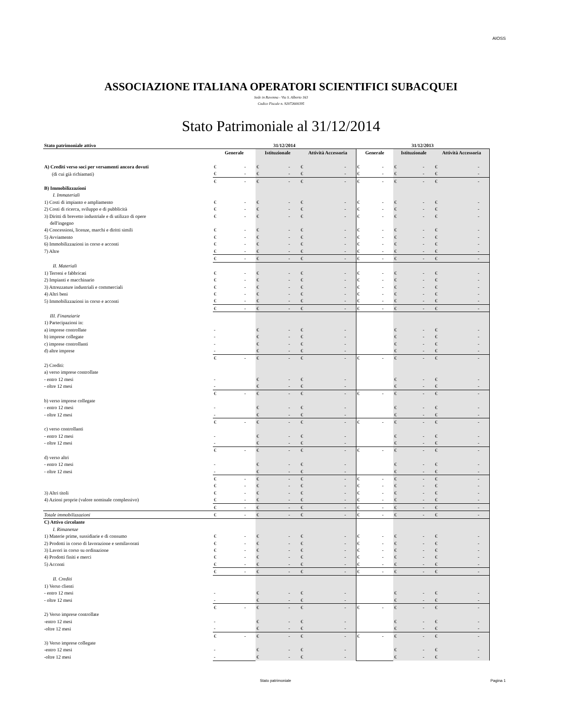AIOSS
ASSOCIAZIONE ITALIANA OPERATORI SCIENTIFICI SUBACQUEI
Sede in Ravenna - Via S. Alberto 163
Codice Fiscale n. 92072600395
Stato Patrimoniale al 31/12/2014
| Stato patrimoniale attivo | 31/12/2014 | | | 31/12/2013 | | |
| --- | --- | --- | --- | --- | --- | --- |
| | Generale | Istituzionale | Attività Accessoria | Generale | Istituzionale | Attività Accessoria |
| A) Crediti verso soci per versamenti ancora dovuti | € - | € - | € - | € - | € - | € - |
| (di cui già richiamati) | € - | € - | € - | € - | € - | € - |
| | € - | € - | € - | € - | € - | € - |
| B) Immobilizzazioni | | | | | | |
| I. Immateriali | | | | | | |
| 1) Costi di impianto e ampliamento | € - | € - | € - | € - | € - | € - |
| 2) Costi di ricerca, sviluppo e di pubblicità | € - | € - | € - | € - | € - | € - |
| 3) Diritti di brevetto industriale e di utilizzo di opere | € - | € - | € - | € - | € - | € - |
| dell'ingegno | | | | | | |
| 4) Concessioni, licenze, marchi e diritti simili | € - | € - | € - | € - | € - | € - |
| 5) Avviamento | € - | € - | € - | € - | € - | € - |
| 6) Immobilizzazioni in corso e acconti | € - | € - | € - | € - | € - | € - |
| 7) Altre | € - | € - | € - | € - | € - | € - |
| | € - | € - | € - | € - | € - | € - |
| II. Materiali | | | | | | |
| 1) Terreni e fabbricati | € - | € - | € - | € - | € - | € - |
| 2) Impianti e macchinario | € - | € - | € - | € - | € - | € - |
| 3) Attrezzature industriali e commerciali | € - | € - | € - | € - | € - | € - |
| 4) Altri beni | € - | € - | € - | € - | € - | € - |
| 5) Immobilizzazioni in corso e acconti | € - | € - | € - | € - | € - | € - |
| | € - | € - | € - | € - | € - | € - |
| III. Finanziarie | | | | | | |
| 1) Partecipazioni in: | | | | | | |
| a) imprese controllate | - | € - | € - | | € - | € - |
| b) imprese collegate | - | € - | € - | | € - | € - |
| c) imprese controllanti | - | € - | € - | | € - | € - |
| d) altre imprese | - | € - | € - | | € - | € - |
| | € - | € - | € - | € - | € - | € - |
| 2) Crediti: | | | | | | |
| a) verso imprese controllate | | | | | | |
| - entro 12 mesi | - | € - | € - | | € - | € - |
| - oltre 12 mesi | - | € - | € - | | € - | € - |
| | € - | € - | € - | € - | € - | € - |
| b) verso imprese collegate | | | | | | |
| - entro 12 mesi | - | € - | € - | | € - | € - |
| - oltre 12 mesi | - | € - | € - | | € - | € - |
| | € - | € - | € - | € - | € - | € - |
| c) verso controllanti | | | | | | |
| - entro 12 mesi | - | € - | € - | | € - | € - |
| - oltre 12 mesi | - | € - | € - | | € - | € - |
| | € - | € - | € - | € - | € - | € - |
| d) verso altri | | | | | | |
| - entro 12 mesi | - | € - | € - | | € - | € - |
| - oltre 12 mesi | - | € - | € - | | € - | € - |
| | € - | € - | € - | € - | € - | € - |
| | € - | € - | € - | € - | € - | € - |
| 3) Altri titoli | € - | € - | € - | € - | € - | € - |
| 4) Azioni proprie (valore nominale complessivo) | € - | € - | € - | € - | € - | € - |
| | € - | € - | € - | € - | € - | € - |
| Totale immobilizzazioni | € - | € - | € - | € - | € - | € - |
| C) Attivo circolante | | | | | | |
| I. Rimanenze | | | | | | |
| 1) Materie prime, sussidiarie e di consumo | € - | € - | € - | € - | € - | € - |
| 2) Prodotti in corso di lavorazione e semilavorati | € - | € - | € - | € - | € - | € - |
| 3) Lavori in corso su ordinazione | € - | € - | € - | € - | € - | € - |
| 4) Prodotti finiti e merci | € - | € - | € - | € - | € - | € - |
| 5) Acconti | € - | € - | € - | € - | € - | € - |
| | € - | € - | € - | € - | € - | € - |
| II. Crediti | | | | | | |
| 1) Verso clienti | | | | | | |
| - entro 12 mesi | - | € - | € - | | € - | € - |
| - oltre 12 mesi | - | € - | € - | | € - | € - |
| | € - | € - | € - | € - | € - | € - |
| 2) Verso imprese controllate | | | | | | |
| -entro 12 mesi | - | € - | € - | | € - | € - |
| -oltre 12 mesi | - | € - | € - | | € - | € - |
| | € - | € - | € - | € - | € - | € - |
| 3) Verso imprese collegate | | | | | | |
| -entro 12 mesi | - | € - | € - | | € - | € - |
| -oltre 12 mesi | - | € - | € - | | € - | € - |
Stato patrimoniale Pagina 1